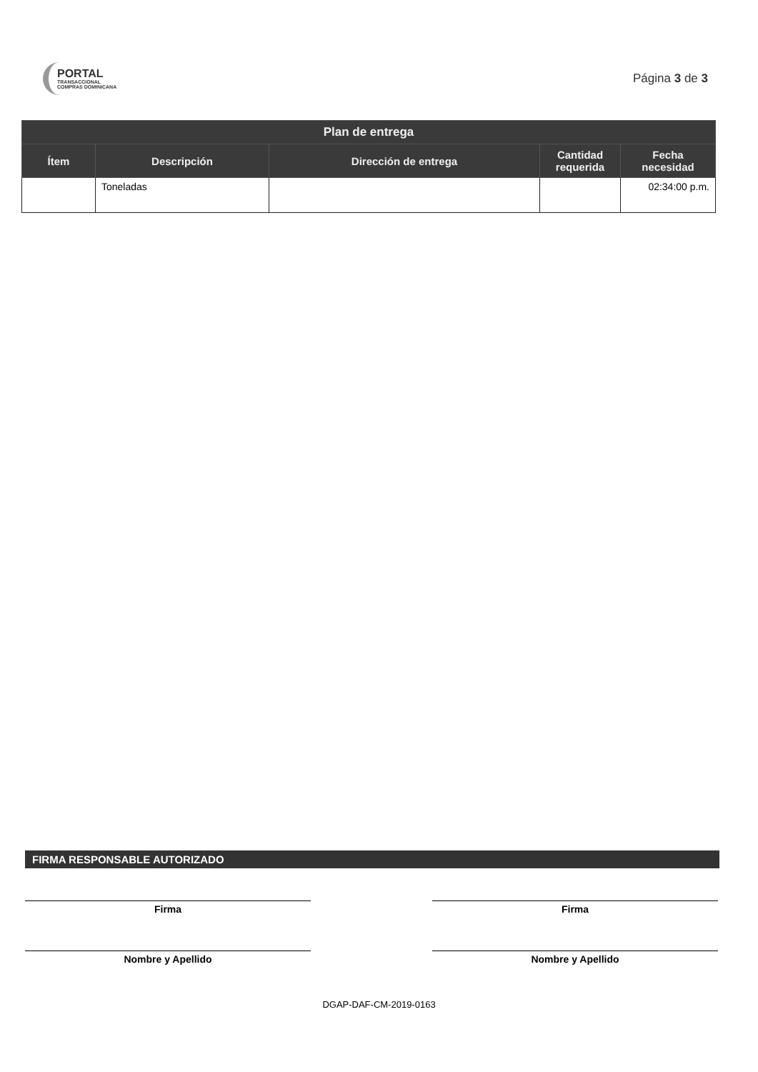PORTAL
TRANSACCIONAL
COMPRAS DOMINICANA
Página 3 de 3
| Plan de entrega | | | | |
| --- | --- | --- | --- | --- |
| Ítem | Descripción | Dirección de entrega | Cantidad requerida | Fecha necesidad |
| | Toneladas | | | 02:34:00 p.m. |
FIRMA RESPONSABLE AUTORIZADO
Firma
Nombre y Apellido
Firma
Nombre y Apellido
DGAP-DAF-CM-2019-0163